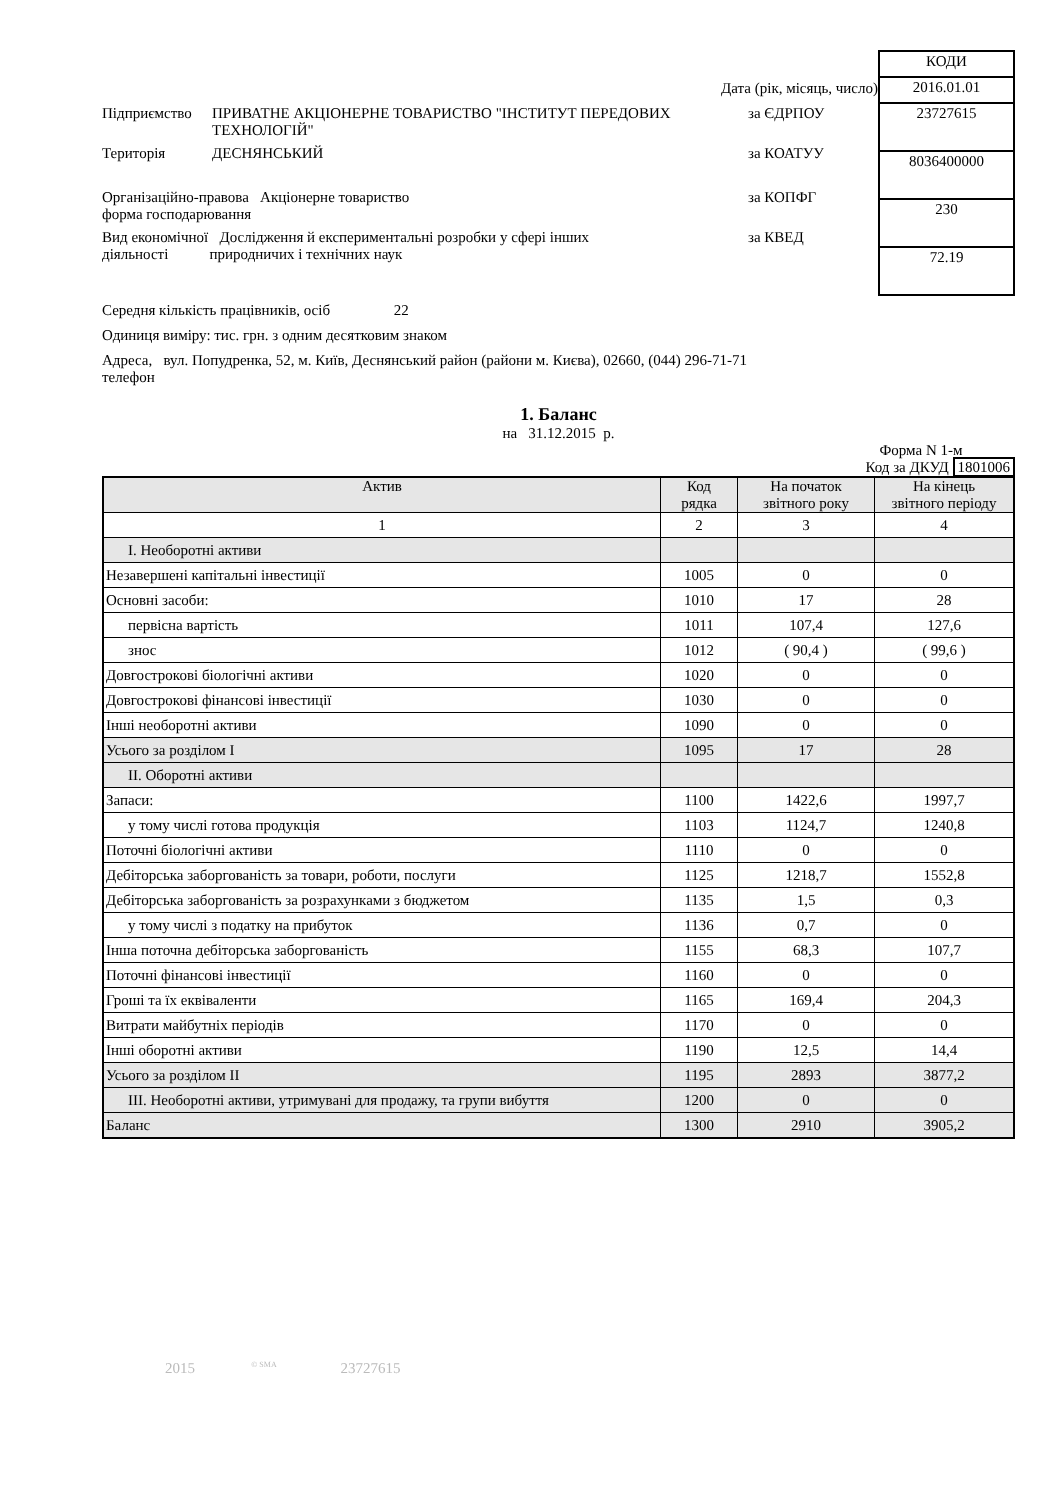Дата (рік, місяць, число)
Підприємство ПРИВАТНЕ АКЦІОНЕРНЕ ТОВАРИСТВО "ІНСТИТУТ ПЕРЕДОВИХ ТЕХНОЛОГІЙ"
за ЄДРПОУ
Територія ДЕСНЯНСЬКИЙ за КОАТУУ
Організаційно-правова Акціонерне товариство
форма господарювання
за КОПФГ
Вид економічної Дослідження й експериментальні розробки у сфері інших
діяльності природничих і технічних наук
за КВЕД
| КОДИ |
| 2016.01.01 |
| 23727615 |
| 8036400000 |
| 230 |
| 72.19 |
Середня кількість працівників, осіб 22
Одиниця виміру: тис. грн. з одним десятковим знаком
Адреса, вул. Попудренка, 52, м. Київ, Деснянський район (райони м. Києва), 02660, (044) 296-71-71
телефон
1. Баланс
на 31.12.2015 р.
Форма N 1-м
Код за ДКУД 1801006
| Актив | Код рядка | На початок звітного року | На кінець звітного періоду |
| 1 | 2 | 3 | 4 |
| І. Необоротні активи | | | |
| Незавершені капітальні інвестиції | 1005 | 0 | 0 |
| Основні засоби: | 1010 | 17 | 28 |
| первісна вартість | 1011 | 107,4 | 127,6 |
| знос | 1012 | ( 90,4 ) | ( 99,6 ) |
| Довгострокові біологічні активи | 1020 | 0 | 0 |
| Довгострокові фінансові інвестиції | 1030 | 0 | 0 |
| Інші необоротні активи | 1090 | 0 | 0 |
| Усього за розділом І | 1095 | 17 | 28 |
| ІІ. Оборотні активи | | | |
| Запаси: | 1100 | 1422,6 | 1997,7 |
| у тому числі готова продукція | 1103 | 1124,7 | 1240,8 |
| Поточні біологічні активи | 1110 | 0 | 0 |
| Дебіторська заборгованість за товари, роботи, послуги | 1125 | 1218,7 | 1552,8 |
| Дебіторська заборгованість за розрахунками з бюджетом | 1135 | 1,5 | 0,3 |
| у тому числі з податку на прибуток | 1136 | 0,7 | 0 |
| Інша поточна дебіторська заборгованість | 1155 | 68,3 | 107,7 |
| Поточні фінансові інвестиції | 1160 | 0 | 0 |
| Гроші та їх еквіваленти | 1165 | 169,4 | 204,3 |
| Витрати майбутніх періодів | 1170 | 0 | 0 |
| Інші оборотні активи | 1190 | 12,5 | 14,4 |
| Усього за розділом ІІ | 1195 | 2893 | 3877,2 |
| ІІІ. Необоротні активи, утримувані для продажу, та групи вибуття | 1200 | 0 | 0 |
| Баланс | 1300 | 2910 | 3905,2 |
2015 <sup>© SMA</sup> 23727615